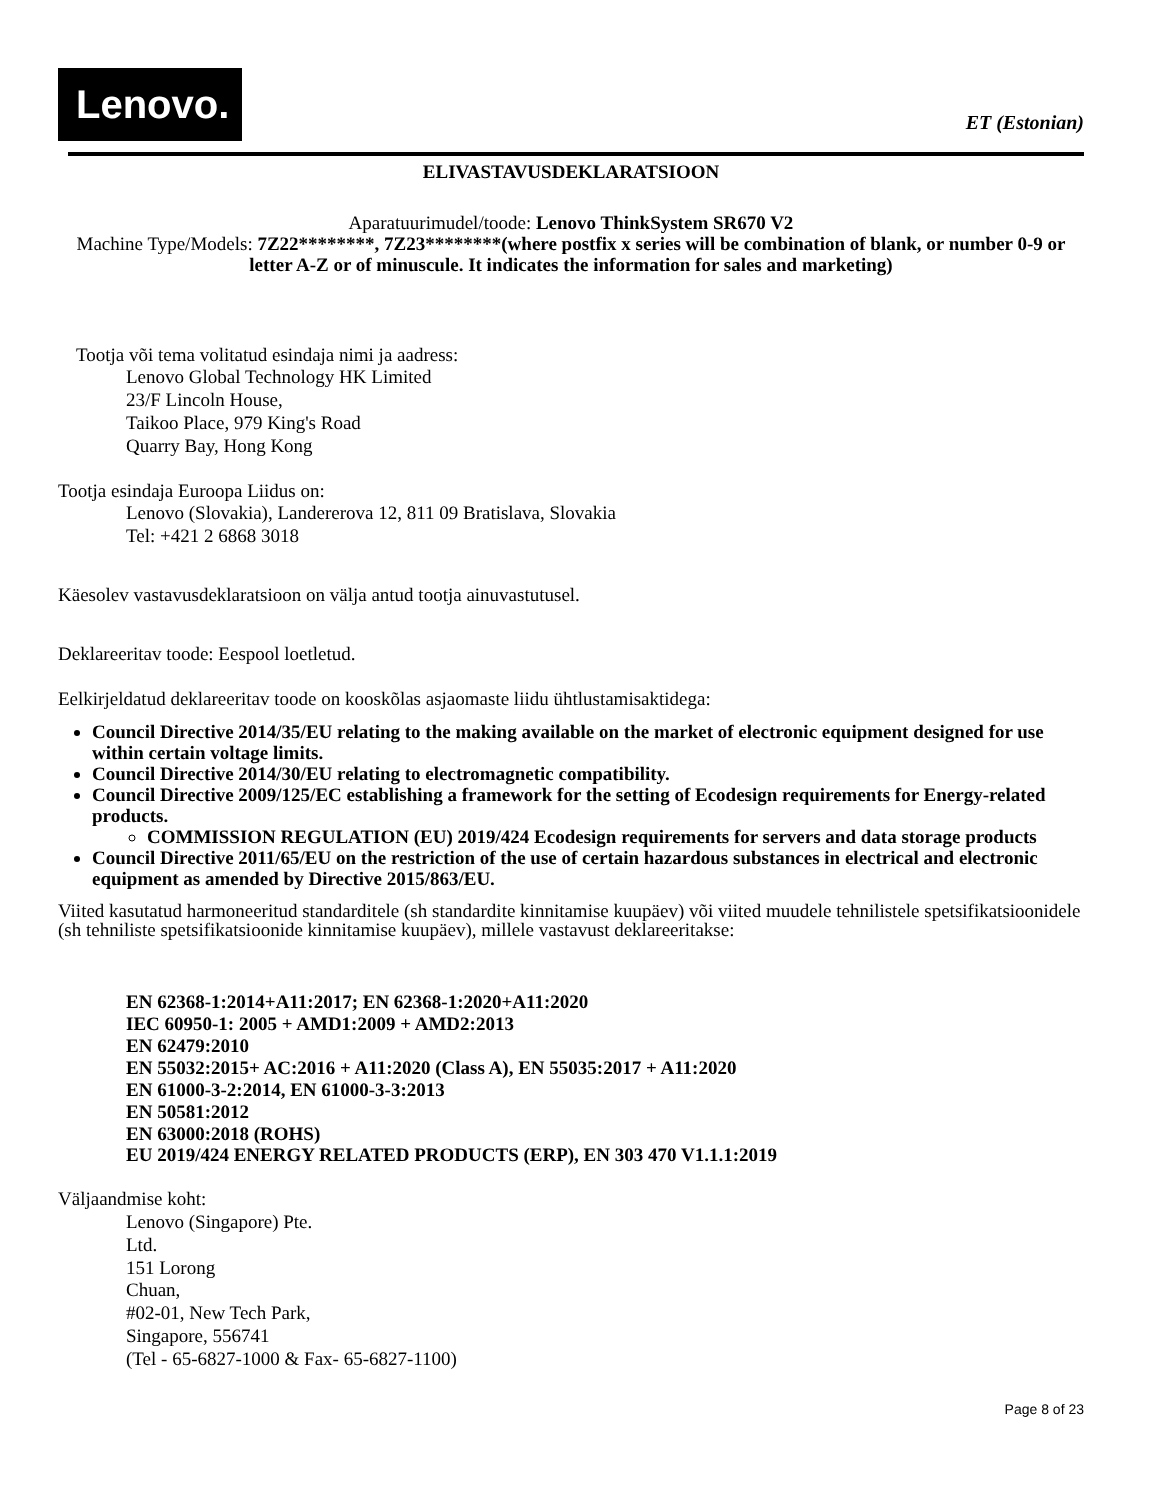Lenovo.
ET (Estonian)
ELIVASTAVUSDEKLARATSIOON
Aparatuurimudel/toode: Lenovo ThinkSystem SR670 V2
Machine Type/Models: 7Z22********, 7Z23********(where postfix x series will be combination of blank, or number 0-9 or letter A-Z or of minuscule. It indicates the information for sales and marketing)
Tootja või tema volitatud esindaja nimi ja aadress:
Lenovo Global Technology HK Limited
23/F Lincoln House,
Taikoo Place, 979 King's Road
Quarry Bay, Hong Kong
Tootja esindaja Euroopa Liidus on:
Lenovo (Slovakia), Landererova 12, 811 09 Bratislava, Slovakia
Tel: +421 2 6868 3018
Käesolev vastavusdeklaratsioon on välja antud tootja ainuvastutusel.
Deklareeritav toode: Eespool loetletud.
Eelkirjeldatud deklareeritav toode on kooskõlas asjaomaste liidu ühtlustamisaktidega:
Council Directive 2014/35/EU relating to the making available on the market of electronic equipment designed for use within certain voltage limits.
Council Directive 2014/30/EU relating to electromagnetic compatibility.
Council Directive 2009/125/EC establishing a framework for the setting of Ecodesign requirements for Energy-related products.
COMMISSION REGULATION (EU) 2019/424 Ecodesign requirements for servers and data storage products
Council Directive 2011/65/EU on the restriction of the use of certain hazardous substances in electrical and electronic equipment as amended by Directive 2015/863/EU.
Viited kasutatud harmoneeritud standarditele (sh standardite kinnitamise kuupäev) või viited muudele tehnilistele spetsifikatsioonidele (sh tehniliste spetsifikatsioonide kinnitamise kuupäev), millele vastavust deklareeritakse:
EN 62368-1:2014+A11:2017; EN 62368-1:2020+A11:2020
IEC 60950-1: 2005 + AMD1:2009 + AMD2:2013
EN 62479:2010
EN 55032:2015+ AC:2016 + A11:2020 (Class A), EN 55035:2017 + A11:2020
EN 61000-3-2:2014, EN 61000-3-3:2013
EN 50581:2012
EN 63000:2018 (ROHS)
EU 2019/424 ENERGY RELATED PRODUCTS (ERP), EN 303 470 V1.1.1:2019
Väljaandmise koht:
Lenovo (Singapore) Pte.
Ltd.
151 Lorong
Chuan,
#02-01, New Tech Park,
Singapore, 556741
(Tel - 65-6827-1000 & Fax- 65-6827-1100)
Page 8 of 23